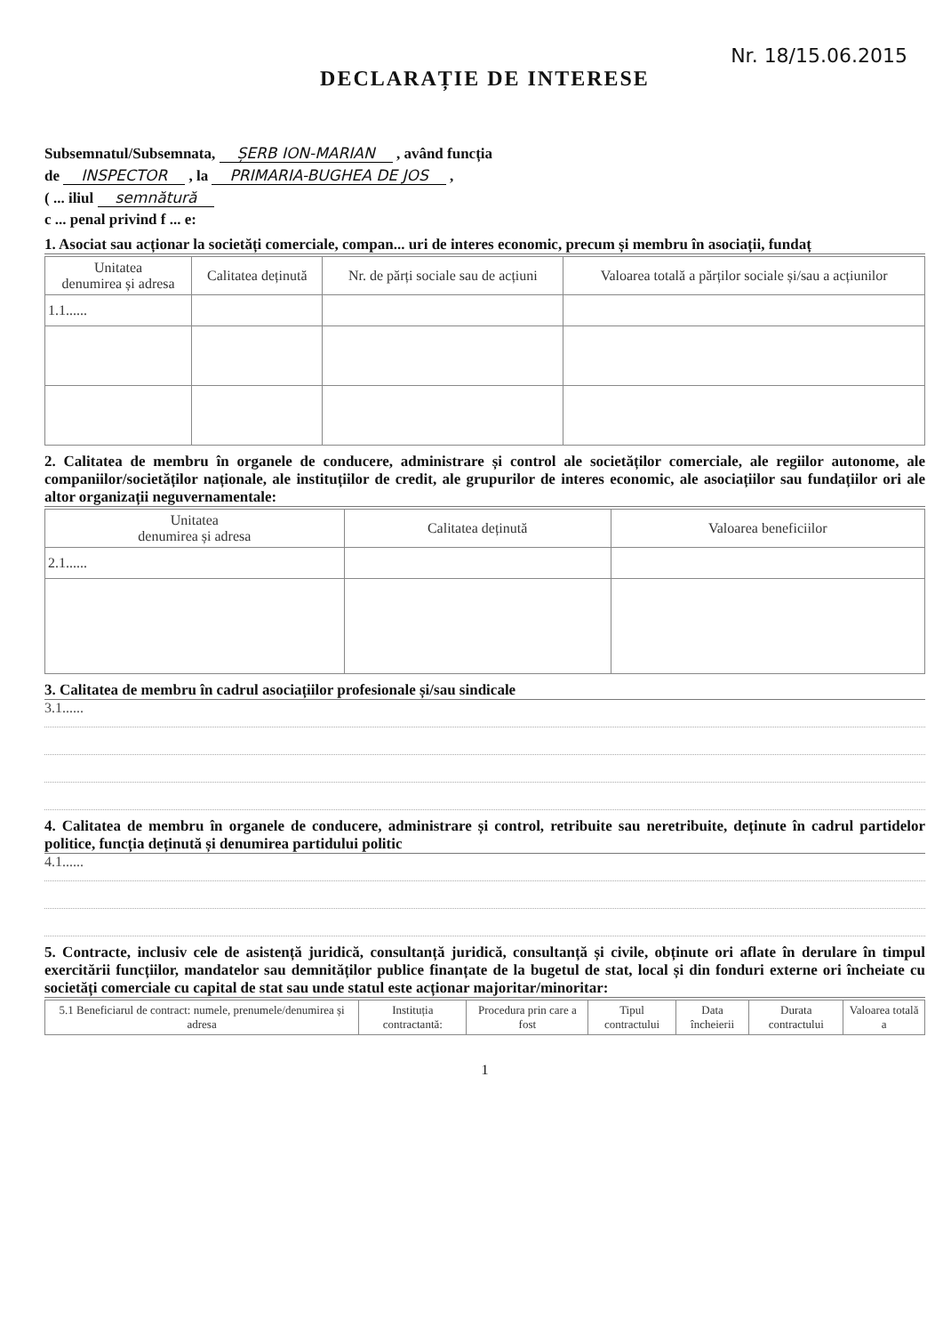Nr. 18/15.06.2015
DECLARAȚIE DE INTERESE
Subsemnatul/Subsemnata, ȘERB ION-MARIAN , având funcția
de INSPECTOR , la PRIMARIA-BUGHEA DE JOS ,
( ... iliul semnătură
c ... penal privind f ... e:
1. Asociat sau acționar la societăți comerciale, compan... uri de interes economic, precum și membru în asociații, fundaț
| Unitatea denumirea și adresa | Calitatea deținută | Nr. de părți sociale sau de acțiuni | Valoarea totală a părților sociale și/sau a acțiunilor |
| --- | --- | --- | --- |
| 1.1...... | | | |
2. Calitatea de membru în organele de conducere, administrare și control ale societăților comerciale, ale regiilor autonome, ale companiilor/societăților naționale, ale instituțiilor de credit, ale grupurilor de interes economic, ale asociațiilor sau fundațiilor ori ale altor organizații neguvernamentale:
| Unitatea denumirea și adresa | Calitatea deținută | Valoarea beneficiilor |
| --- | --- | --- |
| 2.1...... | | |
3. Calitatea de membru în cadrul asociațiilor profesionale și/sau sindicale
3.1......
4. Calitatea de membru în organele de conducere, administrare și control, retribuite sau neretribuite, deținute în cadrul partidelor politice, funcția deținută și denumirea partidului politic
4.1......
5. Contracte, inclusiv cele de asistență juridică, consultanță juridică, consultanță și civile, obținute ori aflate în derulare în timpul exercitării funcțiilor, mandatelor sau demnităților publice finanțate de la bugetul de stat, local și din fonduri externe ori încheiate cu societăți comerciale cu capital de stat sau unde statul este acționar majoritar/minoritar:
| 5.1 Beneficiarul de contract: numele, prenumele/denumirea și adresa | Instituția contractantă: | Procedura prin care a fost | Tipul contractului | Data încheierii | Durata contractului | Valoarea totală a |
| --- | --- | --- | --- | --- | --- | --- |
1